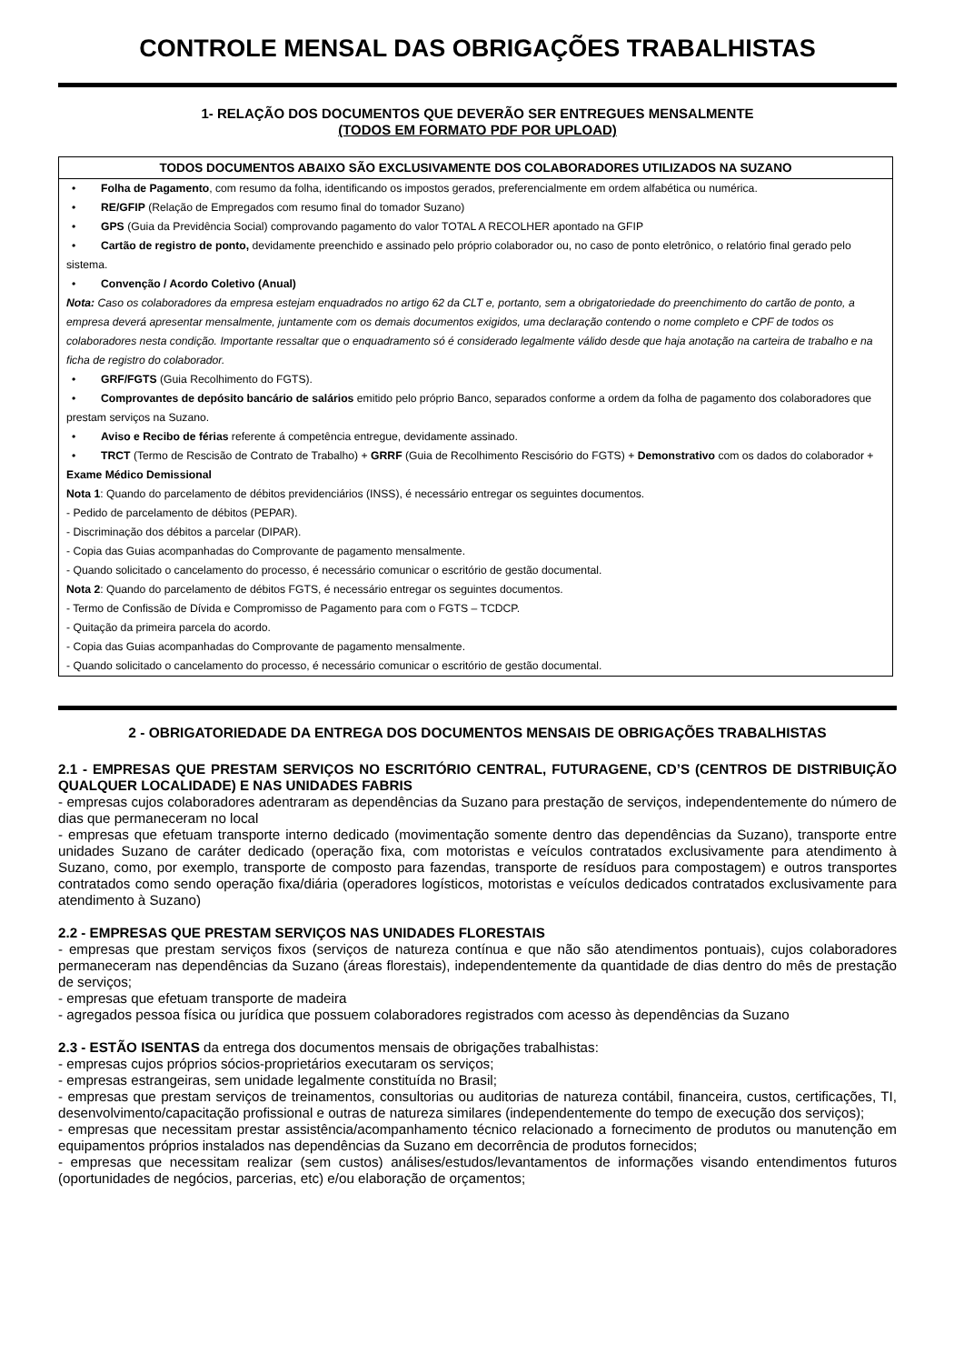CONTROLE MENSAL DAS OBRIGAÇÕES TRABALHISTAS
1- RELAÇÃO DOS DOCUMENTOS QUE DEVERÃO SER ENTREGUES MENSALMENTE
(TODOS EM FORMATO PDF POR UPLOAD)
TODOS DOCUMENTOS ABAIXO SÃO EXCLUSIVAMENTE DOS COLABORADORES UTILIZADOS NA SUZANO
• Folha de Pagamento, com resumo da folha, identificando os impostos gerados, preferencialmente em ordem alfabética ou numérica.
• RE/GFIP (Relação de Empregados com resumo final do tomador Suzano)
• GPS (Guia da Previdência Social) comprovando pagamento do valor TOTAL A RECOLHER apontado na GFIP
• Cartão de registro de ponto, devidamente preenchido e assinado pelo próprio colaborador ou, no caso de ponto eletrônico, o relatório final gerado pelo sistema.
• Convenção / Acordo Coletivo (Anual)
Nota: Caso os colaboradores da empresa estejam enquadrados no artigo 62 da CLT e, portanto, sem a obrigatoriedade do preenchimento do cartão de ponto, a empresa deverá apresentar mensalmente, juntamente com os demais documentos exigidos, uma declaração contendo o nome completo e CPF de todos os colaboradores nesta condição. Importante ressaltar que o enquadramento só é considerado legalmente válido desde que haja anotação na carteira de trabalho e na ficha de registro do colaborador.
• GRF/FGTS (Guia Recolhimento do FGTS).
• Comprovantes de depósito bancário de salários emitido pelo próprio Banco, separados conforme a ordem da folha de pagamento dos colaboradores que prestam serviços na Suzano.
• Aviso e Recibo de férias referente á competência entregue, devidamente assinado.
• TRCT (Termo de Rescisão de Contrato de Trabalho) + GRRF (Guia de Recolhimento Rescisório do FGTS) + Demonstrativo com os dados do colaborador + Exame Médico Demissional
Nota 1: Quando do parcelamento de débitos previdenciários (INSS), é necessário entregar os seguintes documentos.
- Pedido de parcelamento de débitos (PEPAR).
- Discriminação dos débitos a parcelar (DIPAR).
- Copia das Guias acompanhadas do Comprovante de pagamento mensalmente.
- Quando solicitado o cancelamento do processo, é necessário comunicar o escritório de gestão documental.
Nota 2: Quando do parcelamento de débitos FGTS, é necessário entregar os seguintes documentos.
- Termo de Confissão de Dívida e Compromisso de Pagamento para com o FGTS – TCDCP.
- Quitação da primeira parcela do acordo.
- Copia das Guias acompanhadas do Comprovante de pagamento mensalmente.
- Quando solicitado o cancelamento do processo, é necessário comunicar o escritório de gestão documental.
2 - OBRIGATORIEDADE DA ENTREGA DOS DOCUMENTOS MENSAIS DE OBRIGAÇÕES TRABALHISTAS
2.1 - EMPRESAS QUE PRESTAM SERVIÇOS NO ESCRITÓRIO CENTRAL, FUTURAGENE, CD’S (CENTROS DE DISTRIBUIÇÃO QUALQUER LOCALIDADE) E NAS UNIDADES FABRIS
- empresas cujos colaboradores adentraram as dependências da Suzano para prestação de serviços, independentemente do número de dias que permaneceram no local
- empresas que efetuam transporte interno dedicado (movimentação somente dentro das dependências da Suzano), transporte entre unidades Suzano de caráter dedicado (operação fixa, com motoristas e veículos contratados exclusivamente para atendimento à Suzano, como, por exemplo, transporte de composto para fazendas, transporte de resíduos para compostagem) e outros transportes contratados como sendo operação fixa/diária (operadores logísticos, motoristas e veículos dedicados contratados exclusivamente para atendimento à Suzano)
2.2 - EMPRESAS QUE PRESTAM SERVIÇOS NAS UNIDADES FLORESTAIS
- empresas que prestam serviços fixos (serviços de natureza contínua e que não são atendimentos pontuais), cujos colaboradores permaneceram nas dependências da Suzano (áreas florestais), independentemente da quantidade de dias dentro do mês de prestação de serviços;
- empresas que efetuam transporte de madeira
- agregados pessoa física ou jurídica que possuem colaboradores registrados com acesso às dependências da Suzano
2.3 - ESTÃO ISENTAS da entrega dos documentos mensais de obrigações trabalhistas:
- empresas cujos próprios sócios-proprietários executaram os serviços;
- empresas estrangeiras, sem unidade legalmente constituída no Brasil;
- empresas que prestam serviços de treinamentos, consultorias ou auditorias de natureza contábil, financeira, custos, certificações, TI, desenvolvimento/capacitação profissional e outras de natureza similares (independentemente do tempo de execução dos serviços);
- empresas que necessitam prestar assistência/acompanhamento técnico relacionado a fornecimento de produtos ou manutenção em equipamentos próprios instalados nas dependências da Suzano em decorrência de produtos fornecidos;
- empresas que necessitam realizar (sem custos) análises/estudos/levantamentos de informações visando entendimentos futuros (oportunidades de negócios, parcerias, etc) e/ou elaboração de orçamentos;